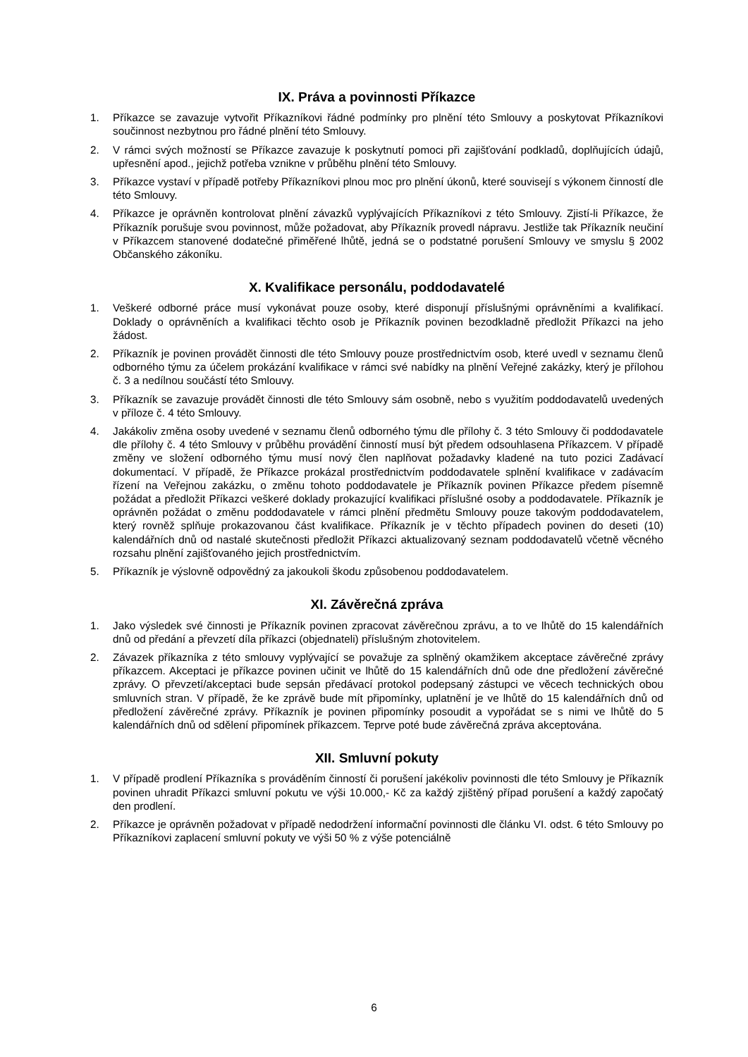IX. Práva a povinnosti Příkazce
1. Příkazce se zavazuje vytvořit Příkazníkovi řádné podmínky pro plnění této Smlouvy a poskytovat Příkazníkovi součinnost nezbytnou pro řádné plnění této Smlouvy.
2. V rámci svých možností se Příkazce zavazuje k poskytnutí pomoci při zajišťování podkladů, doplňujících údajů, upřesnění apod., jejichž potřeba vznikne v průběhu plnění této Smlouvy.
3. Příkazce vystaví v případě potřeby Příkazníkovi plnou moc pro plnění úkonů, které souvisejí s výkonem činností dle této Smlouvy.
4. Příkazce je oprávněn kontrolovat plnění závazků vyplývajících Příkazníkovi z této Smlouvy. Zjistí-li Příkazce, že Příkazník porušuje svou povinnost, může požadovat, aby Příkazník provedl nápravu. Jestliže tak Příkazník neučiní v Příkazcem stanovené dodatečné přiměřené lhůtě, jedná se o podstatné porušení Smlouvy ve smyslu § 2002 Občanského zákoníku.
X. Kvalifikace personálu, poddodavatelé
1. Veškeré odborné práce musí vykonávat pouze osoby, které disponují příslušnými oprávněními a kvalifikací. Doklady o oprávněních a kvalifikaci těchto osob je Příkazník povinen bezodkladně předložit Příkazci na jeho žádost.
2. Příkazník je povinen provádět činnosti dle této Smlouvy pouze prostřednictvím osob, které uvedl v seznamu členů odborného týmu za účelem prokázání kvalifikace v rámci své nabídky na plnění Veřejné zakázky, který je přílohou č. 3 a nedílnou součástí této Smlouvy.
3. Příkazník se zavazuje provádět činnosti dle této Smlouvy sám osobně, nebo s využitím poddodavatelů uvedených v příloze č. 4 této Smlouvy.
4. Jakákoliv změna osoby uvedené v seznamu členů odborného týmu dle přílohy č. 3 této Smlouvy či poddodavatele dle přílohy č. 4 této Smlouvy v průběhu provádění činností musí být předem odsouhlasena Příkazcem. V případě změny ve složení odborného týmu musí nový člen naplňovat požadavky kladené na tuto pozici Zadávací dokumentací. V případě, že Příkazce prokázal prostřednictvím poddodavatele splnění kvalifikace v zadávacím řízení na Veřejnou zakázku, o změnu tohoto poddodavatele je Příkazník povinen Příkazce předem písemně požádat a předložit Příkazci veškeré doklady prokazující kvalifikaci příslušné osoby a poddodavatele. Příkazník je oprávněn požádat o změnu poddodavatele v rámci plnění předmětu Smlouvy pouze takovým poddodavatelem, který rovněž splňuje prokazovanou část kvalifikace. Příkazník je v těchto případech povinen do deseti (10) kalendářních dnů od nastalé skutečnosti předložit Příkazci aktualizovaný seznam poddodavatelů včetně věcného rozsahu plnění zajišťovaného jejich prostřednictvím.
5. Příkazník je výslovně odpovědný za jakoukoli škodu způsobenou poddodavatelem.
XI. Závěrečná zpráva
1. Jako výsledek své činnosti je Příkazník povinen zpracovat závěrečnou zprávu, a to ve lhůtě do 15 kalendářních dnů od předání a převzetí díla příkazci (objednateli) příslušným zhotovitelem.
2. Závazek příkazníka z této smlouvy vyplývající se považuje za splněný okamžikem akceptace závěrečné zprávy příkazcem. Akceptaci je příkazce povinen učinit ve lhůtě do 15 kalendářních dnů ode dne předložení závěrečné zprávy. O převzetí/akceptaci bude sepsán předávací protokol podepsaný zástupci ve věcech technických obou smluvních stran. V případě, že ke zprávě bude mít připomínky, uplatnění je ve lhůtě do 15 kalendářních dnů od předložení závěrečné zprávy. Příkazník je povinen připomínky posoudit a vypořádat se s nimi ve lhůtě do 5 kalendářních dnů od sdělení připomínek příkazcem. Teprve poté bude závěrečná zpráva akceptována.
XII. Smluvní pokuty
1. V případě prodlení Příkazníka s prováděním činností či porušení jakékoliv povinnosti dle této Smlouvy je Příkazník povinen uhradit Příkazci smluvní pokutu ve výši 10.000,- Kč za každý zjištěný případ porušení a každý započatý den prodlení.
2. Příkazce je oprávněn požadovat v případě nedodržení informační povinnosti dle článku VI. odst. 6 této Smlouvy po Příkazníkovi zaplacení smluvní pokuty ve výši 50 % z výše potenciálně
6